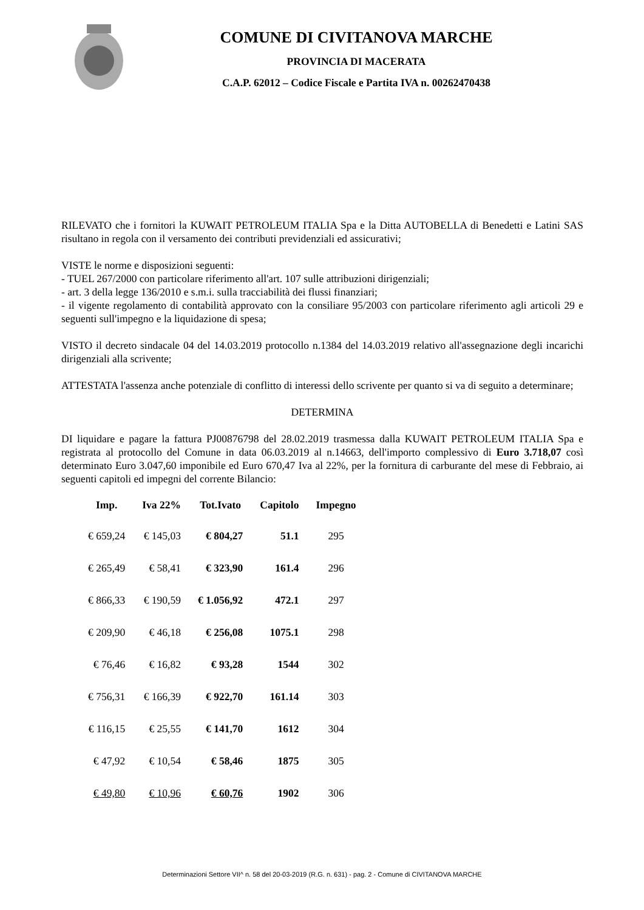COMUNE DI CIVITANOVA MARCHE
PROVINCIA DI MACERATA
C.A.P. 62012 – Codice Fiscale e Partita IVA n. 00262470438
RILEVATO che i fornitori la KUWAIT PETROLEUM ITALIA Spa e la Ditta AUTOBELLA di Benedetti e Latini SAS risultano in regola con il versamento dei contributi previdenziali ed assicurativi;
VISTE le norme e disposizioni seguenti:
- TUEL 267/2000 con particolare riferimento all'art. 107 sulle attribuzioni dirigenziali;
- art. 3 della legge 136/2010 e s.m.i. sulla tracciabilità dei flussi finanziari;
- il vigente regolamento di contabilità approvato con la consiliare 95/2003 con particolare riferimento agli articoli 29 e seguenti sull'impegno e la liquidazione di spesa;
VISTO il decreto sindacale 04 del 14.03.2019 protocollo n.1384 del 14.03.2019 relativo all'assegnazione degli incarichi dirigenziali alla scrivente;
ATTESTATA l'assenza anche potenziale di conflitto di interessi dello scrivente per quanto si va di seguito a determinare;
DETERMINA
DI liquidare e pagare la fattura PJ00876798 del 28.02.2019 trasmessa dalla KUWAIT PETROLEUM ITALIA Spa e registrata al protocollo del Comune in data 06.03.2019 al n.14663, dell'importo complessivo di Euro 3.718,07 così determinato Euro 3.047,60 imponibile ed Euro 670,47 Iva al 22%, per la fornitura di carburante del mese di Febbraio, ai seguenti capitoli ed impegni del corrente Bilancio:
| Imp. | Iva 22% | Tot.Ivato | Capitolo | Impegno |
| --- | --- | --- | --- | --- |
| € 659,24 | € 145,03 | € 804,27 | 51.1 | 295 |
| € 265,49 | € 58,41 | € 323,90 | 161.4 | 296 |
| € 866,33 | € 190,59 | € 1.056,92 | 472.1 | 297 |
| € 209,90 | € 46,18 | € 256,08 | 1075.1 | 298 |
| € 76,46 | € 16,82 | € 93,28 | 1544 | 302 |
| € 756,31 | € 166,39 | € 922,70 | 161.14 | 303 |
| € 116,15 | € 25,55 | € 141,70 | 1612 | 304 |
| € 47,92 | € 10,54 | € 58,46 | 1875 | 305 |
| € 49,80 | € 10,96 | € 60,76 | 1902 | 306 |
Determinazioni Settore VII^ n. 58 del 20-03-2019 (R.G. n. 631) - pag. 2 - Comune di CIVITANOVA MARCHE